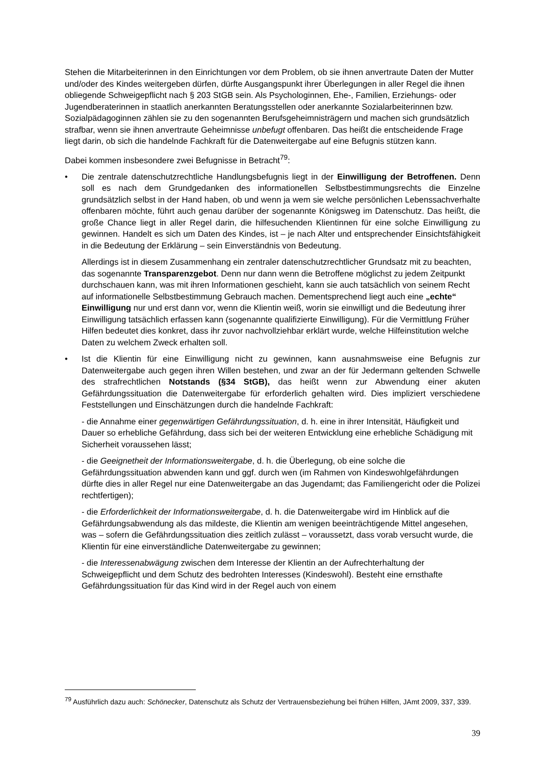Stehen die Mitarbeiterinnen in den Einrichtungen vor dem Problem, ob sie ihnen anvertraute Daten der Mutter und/oder des Kindes weitergeben dürfen, dürfte Ausgangspunkt ihrer Überlegungen in aller Regel die ihnen obliegende Schweigepflicht nach § 203 StGB sein. Als Psychologinnen, Ehe-, Familien, Erziehungs- oder Jugendberaterinnen in staatlich anerkannten Beratungsstellen oder anerkannte Sozialarbeiterinnen bzw. Sozialpädagoginnen zählen sie zu den sogenannten Berufsgeheimnisträgern und machen sich grundsätzlich strafbar, wenn sie ihnen anvertraute Geheimnisse unbefugt offenbaren. Das heißt die entscheidende Frage liegt darin, ob sich die handelnde Fachkraft für die Datenweitergabe auf eine Befugnis stützen kann.
Dabei kommen insbesondere zwei Befugnisse in Betracht<sup>79</sup>:
• Die zentrale datenschutzrechtliche Handlungsbefugnis liegt in der Einwilligung der Betroffenen. Denn soll es nach dem Grundgedanken des informationellen Selbstbestimmungsrechts die Einzelne grundsätzlich selbst in der Hand haben, ob und wenn ja wem sie welche persönlichen Lebenssachverhalte offenbaren möchte, führt auch genau darüber der sogenannte Königsweg im Datenschutz. Das heißt, die große Chance liegt in aller Regel darin, die hilfesuchenden Klientinnen für eine solche Einwilligung zu gewinnen. Handelt es sich um Daten des Kindes, ist – je nach Alter und entsprechender Einsichtsfähigkeit in die Bedeutung der Erklärung – sein Einverständnis von Bedeutung.
Allerdings ist in diesem Zusammenhang ein zentraler datenschutzrechtlicher Grundsatz mit zu beachten, das sogenannte Transparenzgebot. Denn nur dann wenn die Betroffene möglichst zu jedem Zeitpunkt durchschauen kann, was mit ihren Informationen geschieht, kann sie auch tatsächlich von seinem Recht auf informationelle Selbstbestimmung Gebrauch machen. Dementsprechend liegt auch eine „echte“ Einwilligung nur und erst dann vor, wenn die Klientin weiß, worin sie einwilligt und die Bedeutung ihrer Einwilligung tatsächlich erfassen kann (sogenannte qualifizierte Einwilligung). Für die Vermittlung Früher Hilfen bedeutet dies konkret, dass ihr zuvor nachvollziehbar erklärt wurde, welche Hilfeinstitution welche Daten zu welchem Zweck erhalten soll.
• Ist die Klientin für eine Einwilligung nicht zu gewinnen, kann ausnahmsweise eine Befugnis zur Datenweitergabe auch gegen ihren Willen bestehen, und zwar an der für Jedermann geltenden Schwelle des strafrechtlichen Notstands (§34 StGB), das heißt wenn zur Abwendung einer akuten Gefährdungssituation die Datenweitergabe für erforderlich gehalten wird. Dies impliziert verschiedene Feststellungen und Einschätzungen durch die handelnde Fachkraft:
- die Annahme einer gegenwärtigen Gefährdungssituation, d. h. eine in ihrer Intensität, Häufigkeit und Dauer so erhebliche Gefährdung, dass sich bei der weiteren Entwicklung eine erhebliche Schädigung mit Sicherheit voraussehen lässt;
- die Geeignetheit der Informationsweitergabe, d. h. die Überlegung, ob eine solche die Gefährdungssituation abwenden kann und ggf. durch wen (im Rahmen von Kindeswohlgefährdungen dürfte dies in aller Regel nur eine Datenweitergabe an das Jugendamt; das Familiengericht oder die Polizei rechtfertigen);
- die Erforderlichkeit der Informationsweitergabe, d. h. die Datenweitergabe wird im Hinblick auf die Gefährdungsabwendung als das mildeste, die Klientin am wenigen beeinträchtigende Mittel angesehen, was – sofern die Gefährdungssituation dies zeitlich zulässt – voraussetzt, dass vorab versucht wurde, die Klientin für eine einverständliche Datenweitergabe zu gewinnen;
- die Interessenabwägung zwischen dem Interesse der Klientin an der Aufrechterhaltung der Schweigepflicht und dem Schutz des bedrohten Interesses (Kindeswohl). Besteht eine ernsthafte Gefährdungssituation für das Kind wird in der Regel auch von einem
<sup>79</sup> Ausführlich dazu auch: Schönecker, Datenschutz als Schutz der Vertrauensbeziehung bei frühen Hilfen, JAmt 2009, 337, 339.
39